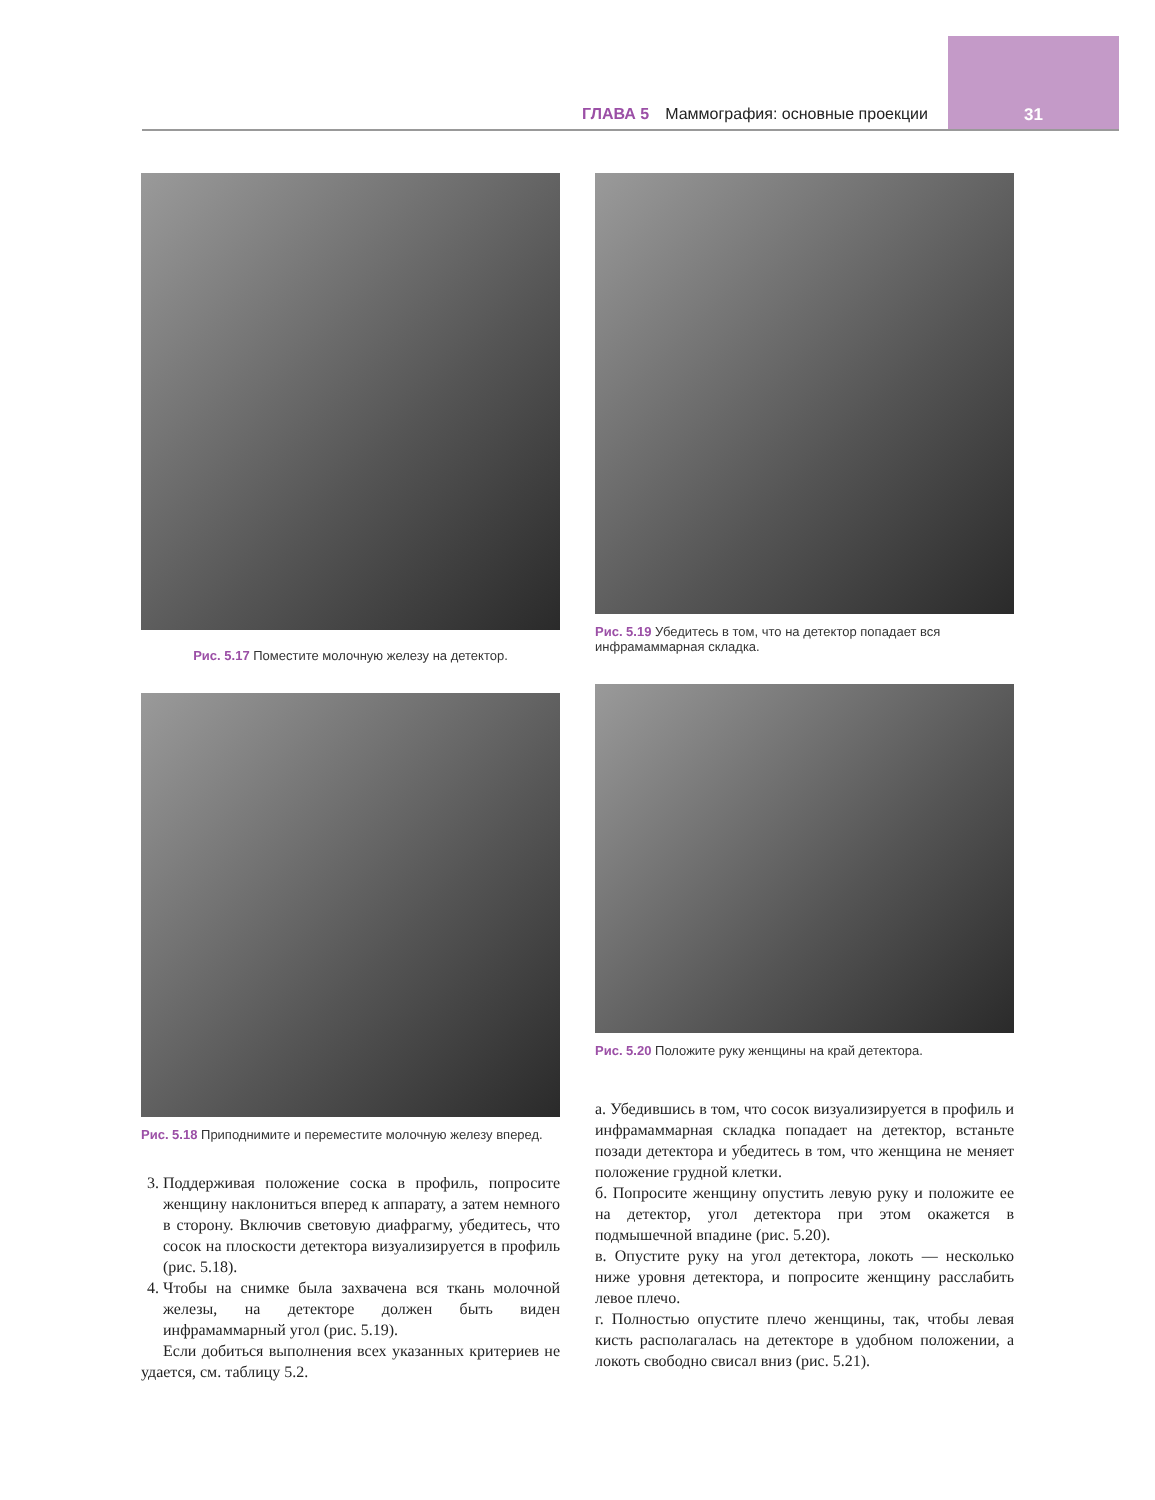ГЛАВА 5 Маммография: основные проекции 31
Рис. 5.17 Поместите молочную железу на детектор.
Рис. 5.18 Приподнимите и переместите молочную железу вперед.
3. Поддерживая положение соска в профиль, попросите женщину наклониться вперед к аппарату, а затем немного в сторону. Включив световую диафрагму, убедитесь, что сосок на плоскости детектора визуализируется в профиль (рис. 5.18).
4. Чтобы на снимке была захвачена вся ткань молочной железы, на детекторе должен быть виден инфрамаммарный угол (рис. 5.19).
Если добиться выполнения всех указанных критериев не удается, см. таблицу 5.2.
Рис. 5.19 Убедитесь в том, что на детектор попадает вся инфрамаммарная складка.
Рис. 5.20 Положите руку женщины на край детектора.
а. Убедившись в том, что сосок визуализируется в профиль и инфрамаммарная складка попадает на детектор, встаньте позади детектора и убедитесь в том, что женщина не меняет положение грудной клетки.
б. Попросите женщину опустить левую руку и положите ее на детектор, угол детектора при этом окажется в подмышечной впадине (рис. 5.20).
в. Опустите руку на угол детектора, локоть — несколько ниже уровня детектора, и попросите женщину расслабить левое плечо.
г. Полностью опустите плечо женщины, так, чтобы левая кисть располагалась на детекторе в удобном положении, а локоть свободно свисал вниз (рис. 5.21).